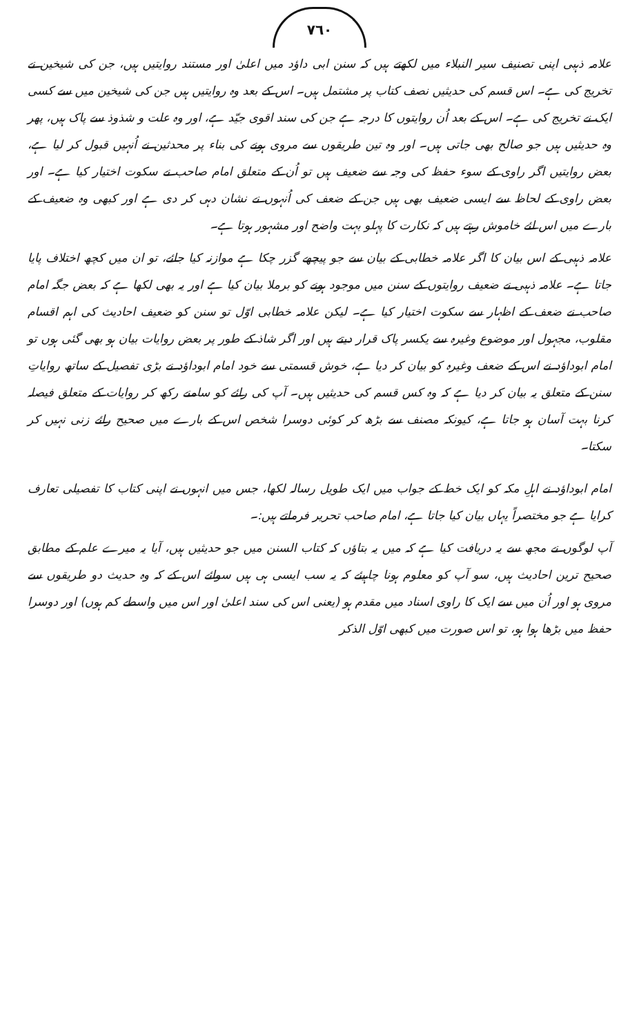٧٦٠
علامہ ذہبی اپنی تصنیف سیر النبلاء میں لکھتے ہیں کہ سنن ابی داؤد میں اعلیٰ اور مستند روایتیں ہیں، جن کی شیخین نے تخریج کی ہے۔ اس قسم کی حدیثیں نصف کتاب پر مشتمل ہیں۔ اس کے بعد وہ روایتیں ہیں جن کی شیخین میں سے کسی ایک نے تخریج کی ہے۔ اس کے بعد اُن روایتوں کا درجہ ہے جن کی سند اقوی جیّد ہے، اور وہ علت و شذوذ سے پاک ہیں، پھر وہ حدیثیں ہیں جو صالح بھی جاتی ہیں۔ اور وہ تین طریقوں سے مروی ہونے کی بناء پر محدثین نے اُنہیں قبول کر لیا ہے، بعض روایتیں اگر راوی کے سوء حفظ کی وجہ سے ضعیف ہیں تو اُن کے متعلق امام صاحب نے سکوت اختیار کیا ہے۔ اور بعض راوی کے لحاظ سے ایسی ضعیف بھی ہیں جن کے ضعف کی اُنہوں نے نشان دہی کر دی ہے اور کبھی وہ ضعیف کے بارے میں اس لئے خاموش رہتے ہیں کہ نکارت کا پہلو بہت واضح اور مشہور ہوتا ہے۔
علامہ ذہبی کے اس بیان کا اگر علامہ خطابی کے بیان سے جو پیچھے گزر چکا ہے موازنہ کیا جائے، تو ان میں کچھ اختلاف پایا جاتا ہے۔ علامہ ذہبی نے ضعیف روایتوں کے سنن میں موجود ہونے کو برملا بیان کیا ہے اور یہ بھی لکھا ہے کہ بعض جگہ امام صاحب نے ضعف کے اظہار سے سکوت اختیار کیا ہے۔ لیکن علامہ خطابی اوّل تو سنن کو ضعیف احادیث کی اہم اقسام مقلوب، مجہول اور موضوع وغیرہ سے یکسر پاک قرار دیتے ہیں اور اگر شاذ کے طور پر بعض روایات بیان ہو بھی گئی ہوں تو امام ابوداؤد نے اس کے ضعف وغیرہ کو بیان کر دیا ہے، خوش قسمتی سے خود امام ابوداؤد نے بڑی تفصیل کے ساتھ روایاتِ سنن کے متعلق یہ بیان کر دیا ہے کہ وہ کس قسم کی حدیثیں ہیں۔ آپ کی رائے کو سامنے رکھ کر روایات کے متعلق فیصلہ کرنا بہت آسان ہو جاتا ہے، کیونکہ مصنف سے بڑھ کر کوئی دوسرا شخص اس کے بارے میں صحیح رائے زنی نہیں کر سکتا۔
امام ابوداؤد نے اہلِ مکہ کو ایک خط کے جواب میں ایک طویل رسالہ لکھا، جس میں انہوں نے اپنی کتاب کا تفصیلی تعارف کرایا ہے جو مختصراً یہاں بیان کیا جاتا ہے، امام صاحب تحریر فرماتے ہیں:۔
آپ لوگوں نے مجھ سے یہ دریافت کیا ہے کہ میں یہ بتاؤں کہ کتاب السنن میں جو حدیثیں ہیں، آیا یہ میرے علم کے مطابق صحیح ترین احادیث ہیں، سو آپ کو معلوم ہونا چاہیئے کہ یہ سب ایسی ہی ہیں سوائے اس کے کہ وہ حدیث دو طریقوں سے مروی ہو اور اُن میں سے ایک کا راوی اسناد میں مقدم ہو (یعنی اس کی سند اعلیٰ اور اس میں واسطے کم ہوں) اور دوسرا حفظ میں بڑھا ہوا ہو، تو اس صورت میں کبھی اوّل الذکر